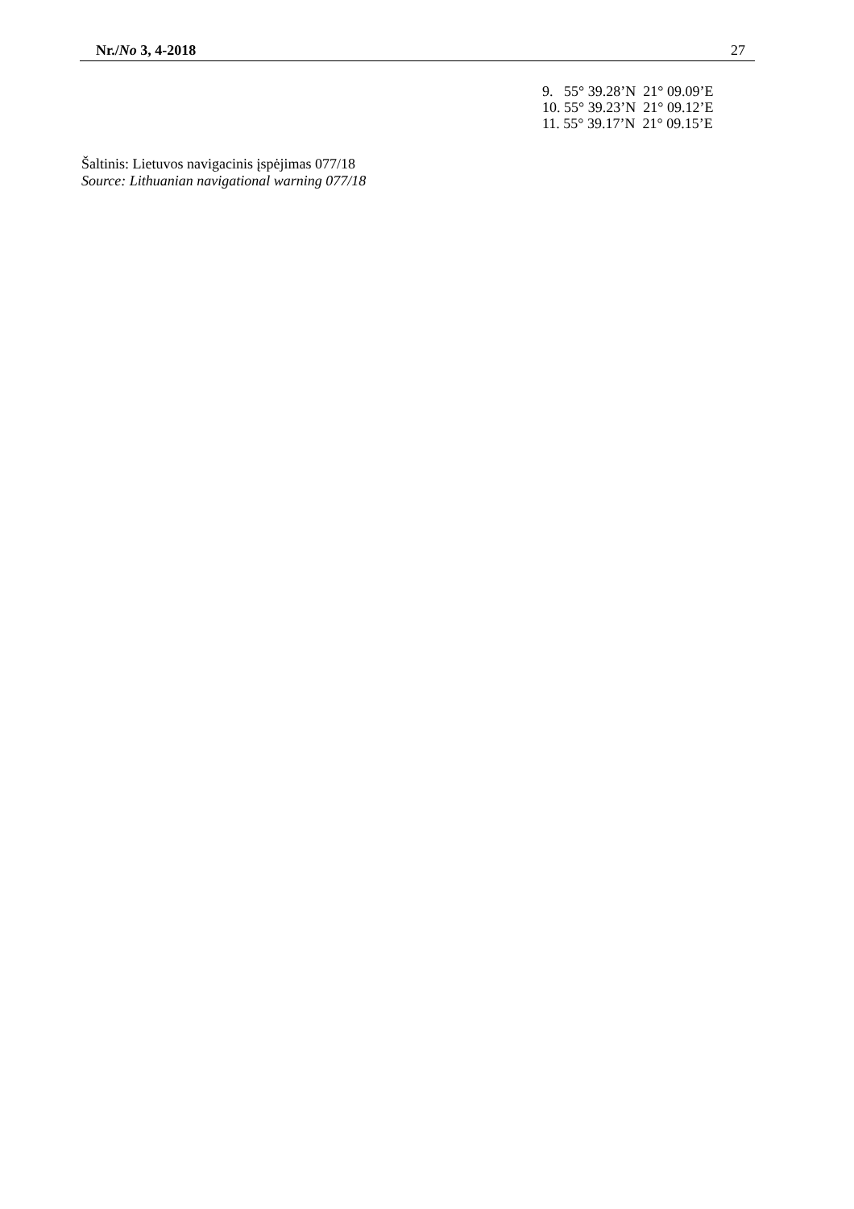Nr./No 3, 4-2018 27
9. 55° 39.28’N 21° 09.09’E
10. 55° 39.23’N 21° 09.12’E
11. 55° 39.17’N 21° 09.15’E
Šaltinis: Lietuvos navigacinis įspėjimas 077/18
Source: Lithuanian navigational warning 077/18